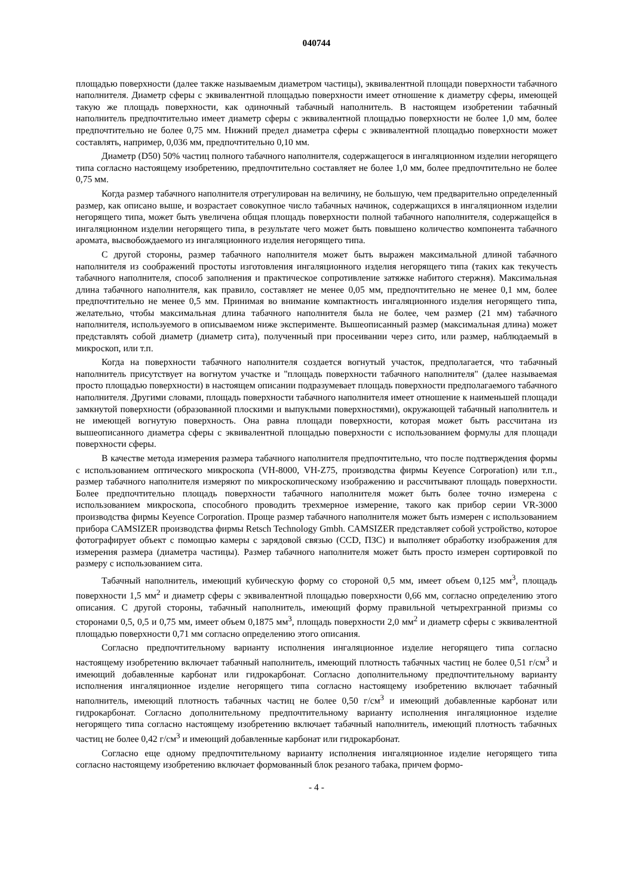040744
площадью поверхности (далее также называемым диаметром частицы), эквивалентной площади поверхности табачного наполнителя. Диаметр сферы с эквивалентной площадью поверхности имеет отношение к диаметру сферы, имеющей такую же площадь поверхности, как одиночный табачный наполнитель. В настоящем изобретении табачный наполнитель предпочтительно имеет диаметр сферы с эквивалентной площадью поверхности не более 1,0 мм, более предпочтительно не более 0,75 мм. Нижний предел диаметра сферы с эквивалентной площадью поверхности может составлять, например, 0,036 мм, предпочтительно 0,10 мм.
Диаметр (D50) 50% частиц полного табачного наполнителя, содержащегося в ингаляционном изделии негорящего типа согласно настоящему изобретению, предпочтительно составляет не более 1,0 мм, более предпочтительно не более 0,75 мм.
Когда размер табачного наполнителя отрегулирован на величину, не большую, чем предварительно определенный размер, как описано выше, и возрастает совокупное число табачных начинок, содержащихся в ингаляционном изделии негорящего типа, может быть увеличена общая площадь поверхности полной табачного наполнителя, содержащейся в ингаляционном изделии негорящего типа, в результате чего может быть повышено количество компонента табачного аромата, высвобождаемого из ингаляционного изделия негорящего типа.
С другой стороны, размер табачного наполнителя может быть выражен максимальной длиной табачного наполнителя из соображений простоты изготовления ингаляционного изделия негорящего типа (таких как текучесть табачного наполнителя, способ заполнения и практическое сопротивление затяжке набитого стержня). Максимальная длина табачного наполнителя, как правило, составляет не менее 0,05 мм, предпочтительно не менее 0,1 мм, более предпочтительно не менее 0,5 мм. Принимая во внимание компактность ингаляционного изделия негорящего типа, желательно, чтобы максимальная длина табачного наполнителя была не более, чем размер (21 мм) табачного наполнителя, используемого в описываемом ниже эксперименте. Вышеописанный размер (максимальная длина) может представлять собой диаметр (диаметр сита), полученный при просеивании через сито, или размер, наблюдаемый в микроскоп, или т.п.
Когда на поверхности табачного наполнителя создается вогнутый участок, предполагается, что табачный наполнитель присутствует на вогнутом участке и "площадь поверхности табачного наполнителя" (далее называемая просто площадью поверхности) в настоящем описании подразумевает площадь поверхности предполагаемого табачного наполнителя. Другими словами, площадь поверхности табачного наполнителя имеет отношение к наименьшей площади замкнутой поверхности (образованной плоскими и выпуклыми поверхностями), окружающей табачный наполнитель и не имеющей вогнутую поверхность. Она равна площади поверхности, которая может быть рассчитана из вышеописанного диаметра сферы с эквивалентной площадью поверхности с использованием формулы для площади поверхности сферы.
В качестве метода измерения размера табачного наполнителя предпочтительно, что после подтверждения формы с использованием оптического микроскопа (VH-8000, VH-Z75, производства фирмы Keyence Corporation) или т.п., размер табачного наполнителя измеряют по микроскопическому изображению и рассчитывают площадь поверхности. Более предпочтительно площадь поверхности табачного наполнителя может быть более точно измерена с использованием микроскопа, способного проводить трехмерное измерение, такого как прибор серии VR-3000 производства фирмы Keyence Corporation. Проще размер табачного наполнителя может быть измерен с использованием прибора CAMSIZER производства фирмы Retsch Technology Gmbh. CAMSIZER представляет собой устройство, которое фотографирует объект с помощью камеры с зарядовой связью (CCD, ПЗС) и выполняет обработку изображения для измерения размера (диаметра частицы). Размер табачного наполнителя может быть просто измерен сортировкой по размеру с использованием сита.
Табачный наполнитель, имеющий кубическую форму со стороной 0,5 мм, имеет объем 0,125 мм<sup>3</sup>, площадь поверхности 1,5 мм<sup>2</sup> и диаметр сферы с эквивалентной площадью поверхности 0,66 мм, согласно определению этого описания. С другой стороны, табачный наполнитель, имеющий форму правильной четырехгранной призмы со сторонами 0,5, 0,5 и 0,75 мм, имеет объем 0,1875 мм<sup>3</sup>, площадь поверхности 2,0 мм<sup>2</sup> и диаметр сферы с эквивалентной площадью поверхности 0,71 мм согласно определению этого описания.
Согласно предпочтительному варианту исполнения ингаляционное изделие негорящего типа согласно настоящему изобретению включает табачный наполнитель, имеющий плотность табачных частиц не более 0,51 г/см<sup>3</sup> и имеющий добавленные карбонат или гидрокарбонат. Согласно дополнительному предпочтительному варианту исполнения ингаляционное изделие негорящего типа согласно настоящему изобретению включает табачный наполнитель, имеющий плотность табачных частиц не более 0,50 г/см<sup>3</sup> и имеющий добавленные карбонат или гидрокарбонат. Согласно дополнительному предпочтительному варианту исполнения ингаляционное изделие негорящего типа согласно настоящему изобретению включает табачный наполнитель, имеющий плотность табачных частиц не более 0,42 г/см<sup>3</sup> и имеющий добавленные карбонат или гидрокарбонат.
Согласно еще одному предпочтительному варианту исполнения ингаляционное изделие негорящего типа согласно настоящему изобретению включает формованный блок резаного табака, причем формо-
- 4 -